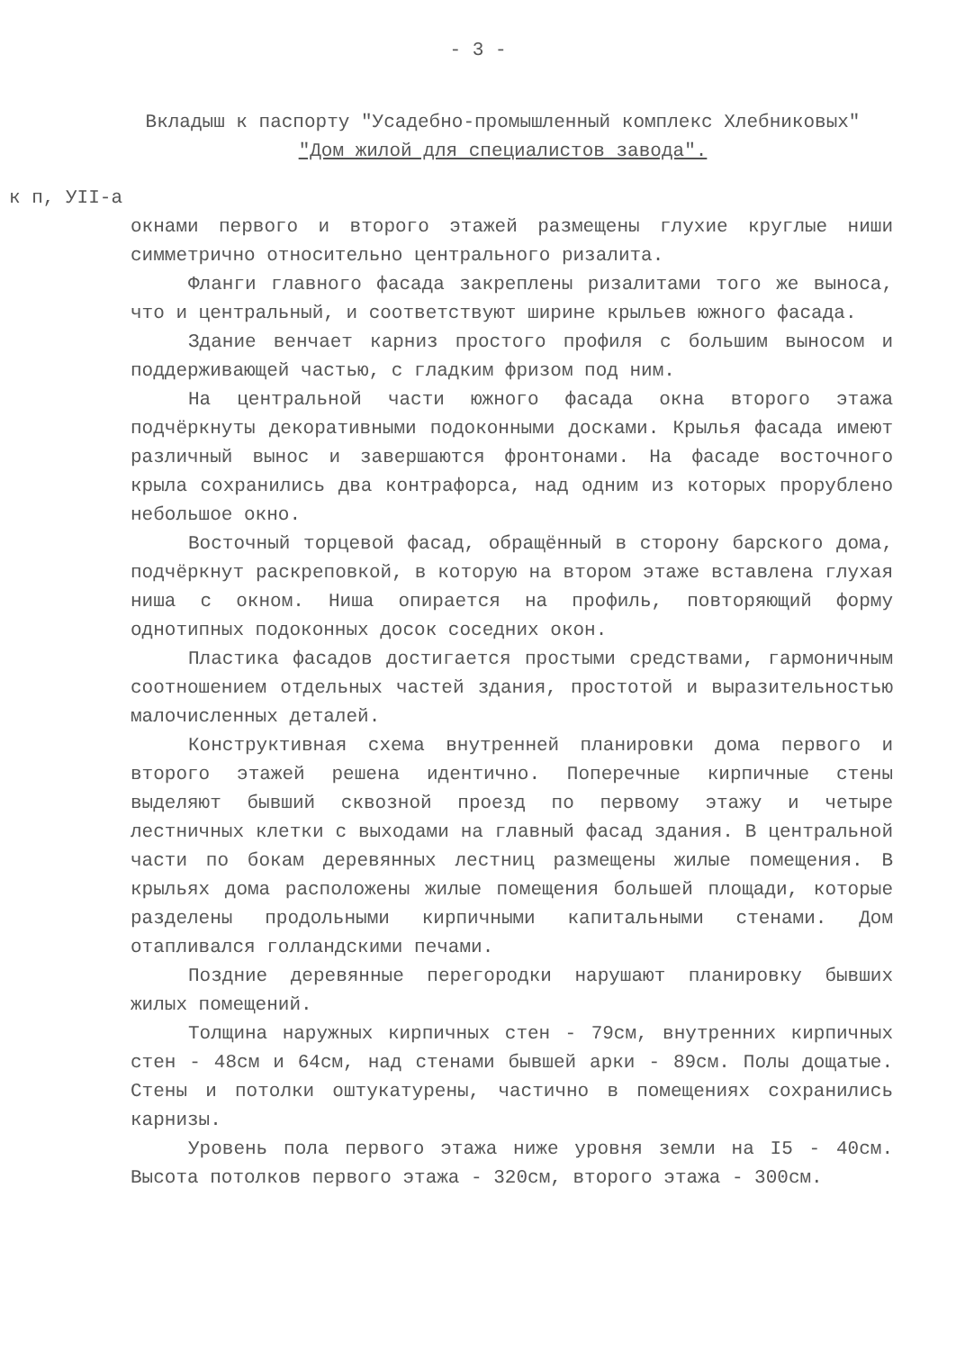- 3 -
Вкладыш к паспорту "Усадебно-промышленный комплекс Хлебниковых"
"Дом жилой для специалистов завода".
к п, УII-а
окнами первого и второго этажей размещены глухие круглые ниши симметрично относительно центрального ризалита.
Фланги главного фасада закреплены ризалитами того же выноса, что и центральный, и соответствуют ширине крыльев южного фасада.
Здание венчает карниз простого профиля с большим выносом и поддерживающей частью, с гладким фризом под ним.
На центральной части южного фасада окна второго этажа подчёркнуты декоративными подоконными досками. Крылья фасада имеют различный вынос и завершаются фронтонами. На фасаде восточного крыла сохранились два контрафорса, над одним из которых прорублено небольшое окно.
Восточный торцевой фасад, обращённый в сторону барского дома, подчёркнут раскреповкой, в которую на втором этаже вставлена глухая ниша с окном. Ниша опирается на профиль, повторяющий форму однотипных подоконных досок соседних окон.
Пластика фасадов достигается простыми средствами, гармоничным соотношением отдельных частей здания, простотой и выразительностью малочисленных деталей.
Конструктивная схема внутренней планировки дома первого и второго этажей решена идентично. Поперечные кирпичные стены выделяют бывший сквозной проезд по первому этажу и четыре лестничных клетки с выходами на главный фасад здания. В центральной части по бокам деревянных лестниц размещены жилые помещения. В крыльях дома расположены жилые помещения большей площади, которые разделены продольными кирпичными капитальными стенами. Дом отапливался голландскими печами.
Поздние деревянные перегородки нарушают планировку бывших жилых помещений.
Толщина наружных кирпичных стен - 79см, внутренних кирпичных стен - 48см и 64см, над стенами бывшей арки - 89см. Полы дощатые. Стены и потолки оштукатурены, частично в помещениях сохранились карнизы.
Уровень пола первого этажа ниже уровня земли на I5 - 40см. Высота потолков первого этажа - 320см, второго этажа - 300см.